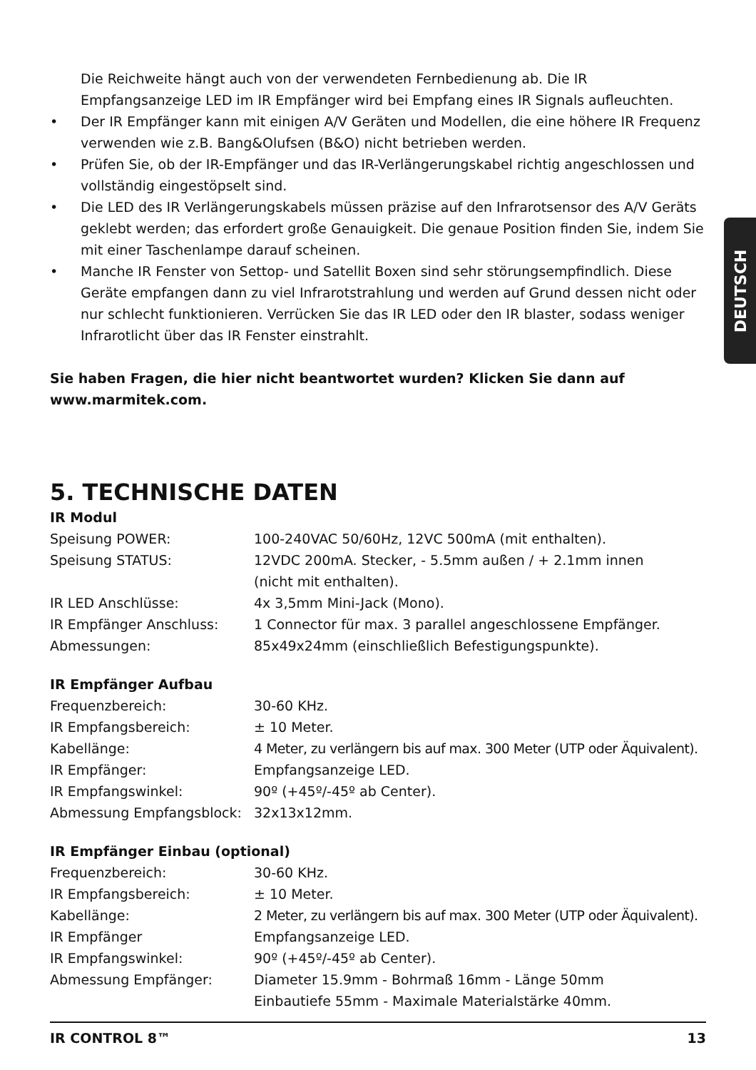Die Reichweite hängt auch von der verwendeten Fernbedienung ab. Die IR Empfangsanzeige LED im IR Empfänger wird bei Empfang eines IR Signals aufleuchten.
• Der IR Empfänger kann mit einigen A/V Geräten und Modellen, die eine höhere IR Frequenz verwenden wie z.B. Bang&Olufsen (B&O) nicht betrieben werden.
• Prüfen Sie, ob der IR-Empfänger und das IR-Verlängerungskabel richtig angeschlossen und vollständig eingestöpselt sind.
• Die LED des IR Verlängerungskabels müssen präzise auf den Infrarotsensor des A/V Geräts geklebt werden; das erfordert große Genauigkeit. Die genaue Position finden Sie, indem Sie mit einer Taschenlampe darauf scheinen.
• Manche IR Fenster von Settop- und Satellit Boxen sind sehr störungsempfindlich. Diese Geräte empfangen dann zu viel Infrarotstrahlung und werden auf Grund dessen nicht oder nur schlecht funktionieren. Verrücken Sie das IR LED oder den IR blaster, sodass weniger Infrarotlicht über das IR Fenster einstrahlt.
Sie haben Fragen, die hier nicht beantwortet wurden? Klicken Sie dann auf www.marmitek.com.
5. TECHNISCHE DATEN
IR Modul
| Speisung POWER: | 100-240VAC 50/60Hz, 12VC 500mA (mit enthalten). |
| Speisung STATUS: | 12VDC 200mA. Stecker, - 5.5mm außen / + 2.1mm innen (nicht mit enthalten). |
| IR LED Anschlüsse: | 4x 3,5mm Mini-Jack (Mono). |
| IR Empfänger Anschluss: | 1 Connector für max. 3 parallel angeschlossene Empfänger. |
| Abmessungen: | 85x49x24mm (einschließlich Befestigungspunkte). |
IR Empfänger Aufbau
| Frequenzbereich: | 30-60 KHz. |
| IR Empfangsbereich: | ± 10 Meter. |
| Kabellänge: | 4 Meter, zu verlängern bis auf max. 300 Meter (UTP oder Äquivalent). |
| IR Empfänger: | Empfangsanzeige LED. |
| IR Empfangswinkel: | 90º (+45º/-45º ab Center). |
| Abmessung Empfangsblock: | 32x13x12mm. |
IR Empfänger Einbau (optional)
| Frequenzbereich: | 30-60 KHz. |
| IR Empfangsbereich: | ± 10 Meter. |
| Kabellänge: | 2 Meter, zu verlängern bis auf max. 300 Meter (UTP oder Äquivalent). |
| IR Empfänger | Empfangsanzeige LED. |
| IR Empfangswinkel: | 90º (+45º/-45º ab Center). |
| Abmessung Empfänger: | Diameter 15.9mm - Bohrmaß 16mm - Länge 50mm Einbautiefe 55mm - Maximale Materialstärke 40mm. |
DEUTSCH
IR CONTROL 8™ 13